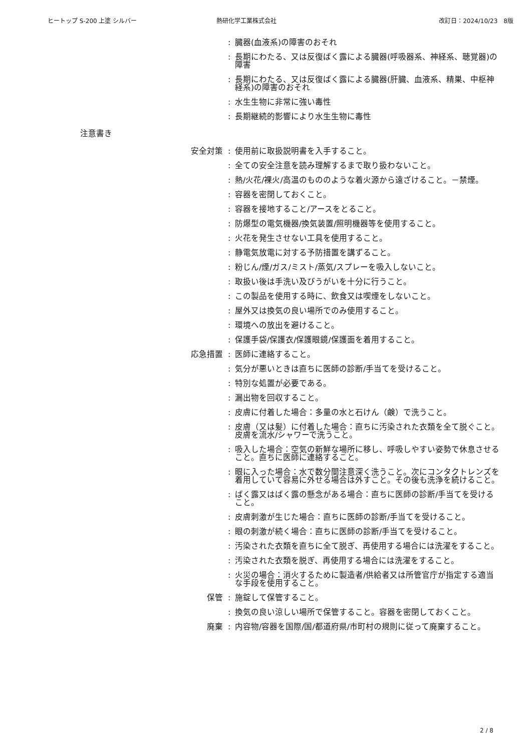ヒートップ S-200 上塗 シルバー 熱研化学工業株式会社 改訂日：2024/10/23　8版
: 臓器(血液系)の障害のおそれ
: 長期にわたる、又は反復ばく露による臓器(呼吸器系、神経系、聴覚器)の障害
: 長期にわたる、又は反復ばく露による臓器(肝臓、血液系、精巣、中枢神経系)の障害のおそれ
: 水生生物に非常に強い毒性
: 長期継続的影響により水生生物に毒性
注意書き
安全対策 : 使用前に取扱説明書を入手すること。
: 全ての安全注意を読み理解するまで取り扱わないこと。
: 熱/火花/裸火/高温のもののような着火源から遠ざけること。－禁煙。
: 容器を密閉しておくこと。
: 容器を接地すること/アースをとること。
: 防爆型の電気機器/換気装置/照明機器等を使用すること。
: 火花を発生させない工具を使用すること。
: 静電気放電に対する予防措置を講ずること。
: 粉じん/煙/ガス/ミスト/蒸気/スプレーを吸入しないこと。
: 取扱い後は手洗い及びうがいを十分に行うこと。
: この製品を使用する時に、飲食又は喫煙をしないこと。
: 屋外又は換気の良い場所でのみ使用すること。
: 環境への放出を避けること。
: 保護手袋/保護衣/保護眼鏡/保護面を着用すること。
応急措置 : 医師に連絡すること。
: 気分が悪いときは直ちに医師の診断/手当てを受けること。
: 特別な処置が必要である。
: 漏出物を回収すること。
: 皮膚に付着した場合：多量の水と石けん（鹸）で洗うこと。
: 皮膚（又は髪）に付着した場合：直ちに汚染された衣類を全て脱ぐこと。皮膚を流水/シャワーで洗うこと。
: 吸入した場合：空気の新鮮な場所に移し、呼吸しやすい姿勢で休息させること。直ちに医師に連絡すること。
: 眼に入った場合：水で数分間注意深く洗うこと。次にコンタクトレンズを着用していて容易に外せる場合は外すこと。その後も洗浄を続けること。
: ばく露又はばく露の懸念がある場合：直ちに医師の診断/手当てを受けること。
: 皮膚刺激が生じた場合：直ちに医師の診断/手当てを受けること。
: 眼の刺激が続く場合：直ちに医師の診断/手当てを受けること。
: 汚染された衣類を直ちに全て脱ぎ、再使用する場合には洗濯をすること。
: 汚染された衣類を脱ぎ、再使用する場合には洗濯をすること。
: 火災の場合：消火するために製造者/供給者又は所管官庁が指定する適当な手段を使用すること。
保管 : 施錠して保管すること。
: 換気の良い涼しい場所で保管すること。容器を密閉しておくこと。
廃棄 : 内容物/容器を国際/国/都道府県/市町村の規則に従って廃棄すること。
2 / 8